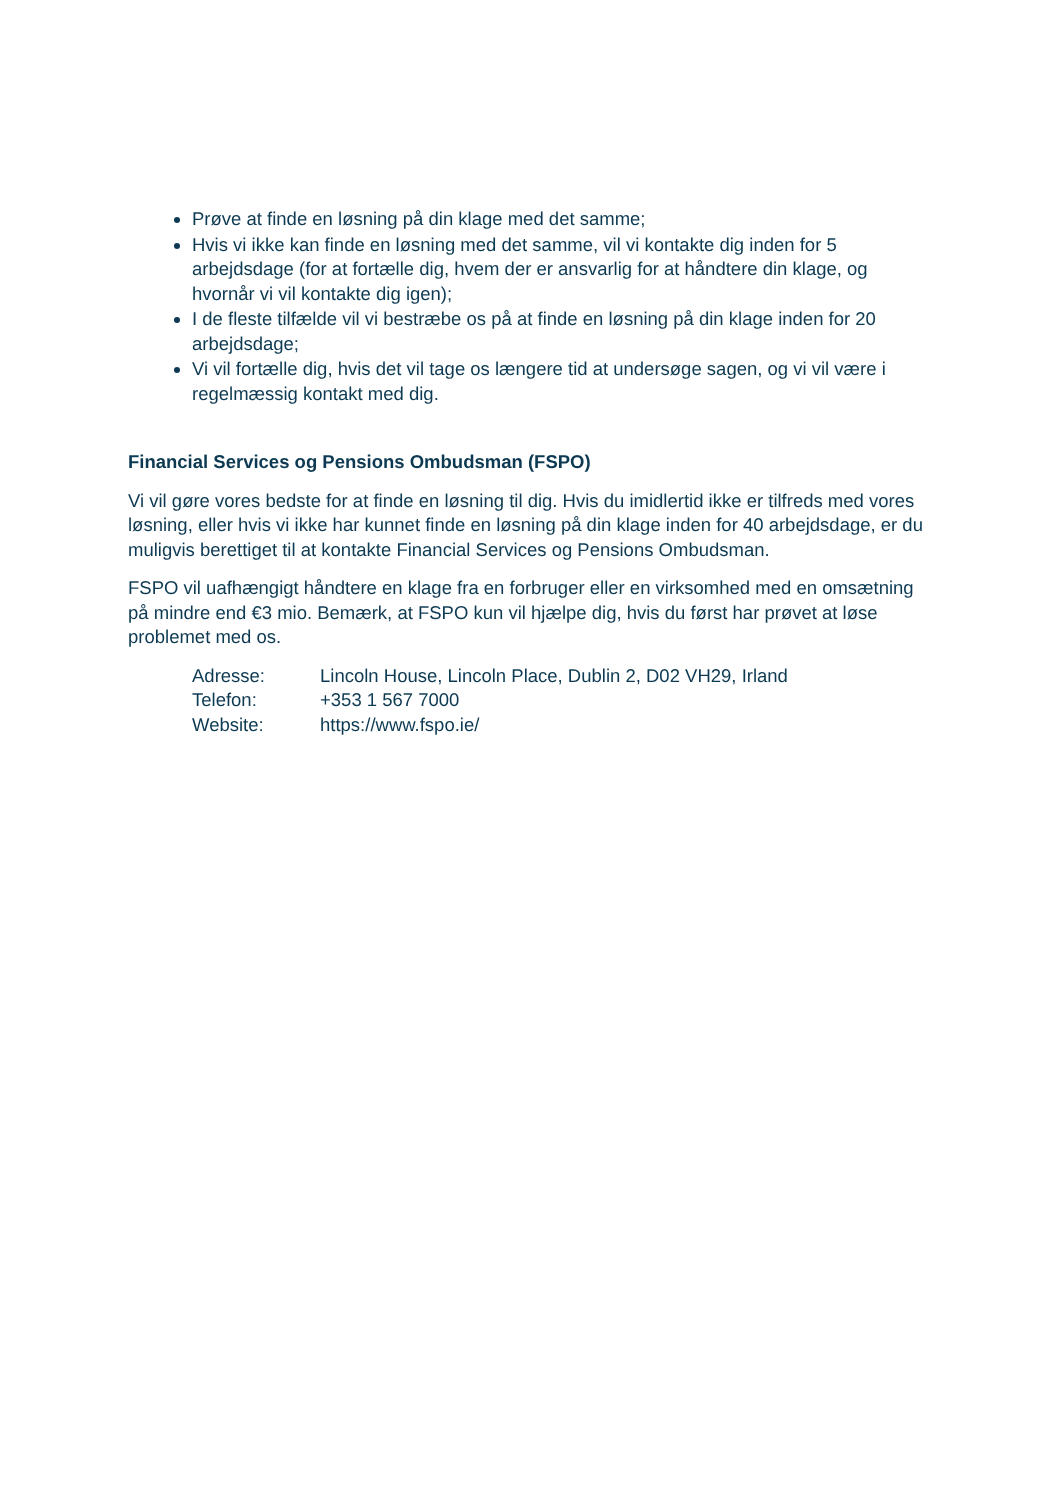Prøve at finde en løsning på din klage med det samme;
Hvis vi ikke kan finde en løsning med det samme, vil vi kontakte dig inden for 5 arbejdsdage (for at fortælle dig, hvem der er ansvarlig for at håndtere din klage, og hvornår vi vil kontakte dig igen);
I de fleste tilfælde vil vi bestræbe os på at finde en løsning på din klage inden for 20 arbejdsdage;
Vi vil fortælle dig, hvis det vil tage os længere tid at undersøge sagen, og vi vil være i regelmæssig kontakt med dig.
Financial Services og Pensions Ombudsman (FSPO)
Vi vil gøre vores bedste for at finde en løsning til dig. Hvis du imidlertid ikke er tilfreds med vores løsning, eller hvis vi ikke har kunnet finde en løsning på din klage inden for 40 arbejdsdage, er du muligvis berettiget til at kontakte Financial Services og Pensions Ombudsman.
FSPO vil uafhængigt håndtere en klage fra en forbruger eller en virksomhed med en omsætning på mindre end €3 mio. Bemærk, at FSPO kun vil hjælpe dig, hvis du først har prøvet at løse problemet med os.
| Adresse: | Lincoln House, Lincoln Place, Dublin 2, D02 VH29, Irland |
| Telefon: | +353 1 567 7000 |
| Website: | https://www.fspo.ie/ |